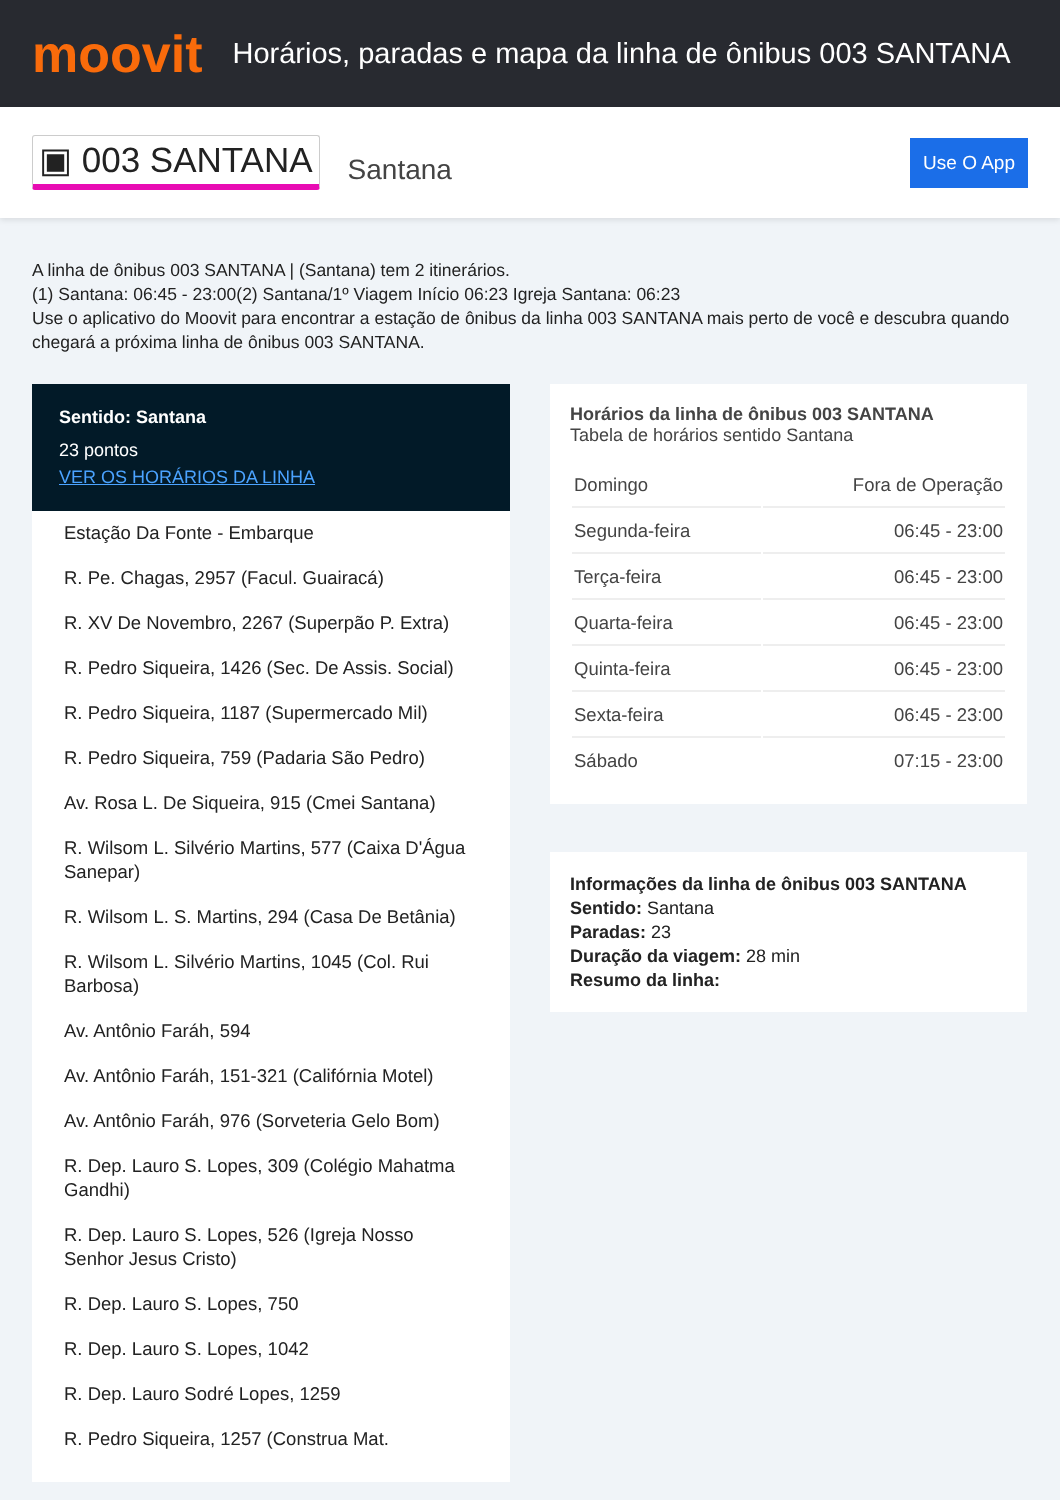moovit
Horários, paradas e mapa da linha de ônibus 003 SANTANA
▣ 003 SANTANA
Santana
Use O App
A linha de ônibus 003 SANTANA | (Santana) tem 2 itinerários.
(1) Santana: 06:45 - 23:00(2) Santana/1º Viagem Início 06:23 Igreja Santana: 06:23
Use o aplicativo do Moovit para encontrar a estação de ônibus da linha 003 SANTANA mais perto de você e descubra quando chegará a próxima linha de ônibus 003 SANTANA.
Sentido: Santana
23 pontos
VER OS HORÁRIOS DA LINHA
Estação Da Fonte - Embarque
R. Pe. Chagas, 2957 (Facul. Guairacá)
R. XV De Novembro, 2267 (Superpão P. Extra)
R. Pedro Siqueira, 1426 (Sec. De Assis. Social)
R. Pedro Siqueira, 1187 (Supermercado Mil)
R. Pedro Siqueira, 759 (Padaria São Pedro)
Av. Rosa L. De Siqueira, 915 (Cmei Santana)
R. Wilsom L. Silvério Martins, 577 (Caixa D'Água Sanepar)
R. Wilsom L. S. Martins, 294 (Casa De Betânia)
R. Wilsom L. Silvério Martins, 1045 (Col. Rui Barbosa)
Av. Antônio Faráh, 594
Av. Antônio Faráh, 151-321 (Califórnia Motel)
Av. Antônio Faráh, 976 (Sorveteria Gelo Bom)
R. Dep. Lauro S. Lopes, 309 (Colégio Mahatma Gandhi)
R. Dep. Lauro S. Lopes, 526 (Igreja Nosso Senhor Jesus Cristo)
R. Dep. Lauro S. Lopes, 750
R. Dep. Lauro S. Lopes, 1042
R. Dep. Lauro Sodré Lopes, 1259
R. Pedro Siqueira, 1257 (Construa Mat.
Horários da linha de ônibus 003 SANTANA
Tabela de horários sentido Santana
| Domingo | Fora de Operação |
| Segunda-feira | 06:45 - 23:00 |
| Terça-feira | 06:45 - 23:00 |
| Quarta-feira | 06:45 - 23:00 |
| Quinta-feira | 06:45 - 23:00 |
| Sexta-feira | 06:45 - 23:00 |
| Sábado | 07:15 - 23:00 |
Informações da linha de ônibus 003 SANTANA
Sentido: Santana
Paradas: 23
Duração da viagem: 28 min
Resumo da linha: